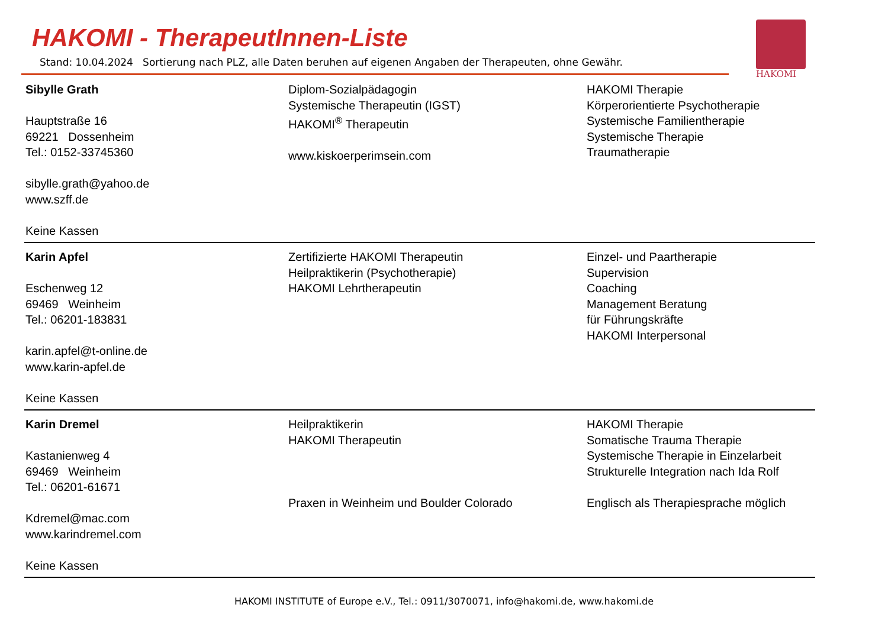HAKOMI - TherapeutInnen-Liste
Stand: 10.04.2024 Sortierung nach PLZ, alle Daten beruhen auf eigenen Angaben der Therapeuten, ohne Gewähr.
HAKOMI
| Sibylle Grath Hauptstraße 16 69221 Dossenheim Tel.: 0152-33745360 sibylle.grath@yahoo.de www.szff.de Keine Kassen | Diplom-Sozialpädagogin Systemische Therapeutin (IGST) HAKOMI<sup>®</sup> Therapeutin www.kiskoerperimsein.com | HAKOMI Therapie Körperorientierte Psychotherapie Systemische Familientherapie Systemische Therapie Traumatherapie |
| Karin Apfel Eschenweg 12 69469 Weinheim Tel.: 06201-183831 karin.apfel@t-online.de www.karin-apfel.de Keine Kassen | Zertifizierte HAKOMI Therapeutin Heilpraktikerin (Psychotherapie) HAKOMI Lehrtherapeutin | Einzel- und Paartherapie Supervision Coaching Management Beratung für Führungskräfte HAKOMI Interpersonal |
| Karin Dremel Kastanienweg 4 69469 Weinheim Tel.: 06201-61671 Kdremel@mac.com www.karindremel.com Keine Kassen | Heilpraktikerin HAKOMI Therapeutin Praxen in Weinheim und Boulder Colorado | HAKOMI Therapie Somatische Trauma Therapie Systemische Therapie in Einzelarbeit Strukturelle Integration nach Ida Rolf Englisch als Therapiesprache möglich |
HAKOMI INSTITUTE of Europe e.V., Tel.: 0911/3070071, info@hakomi.de, www.hakomi.de